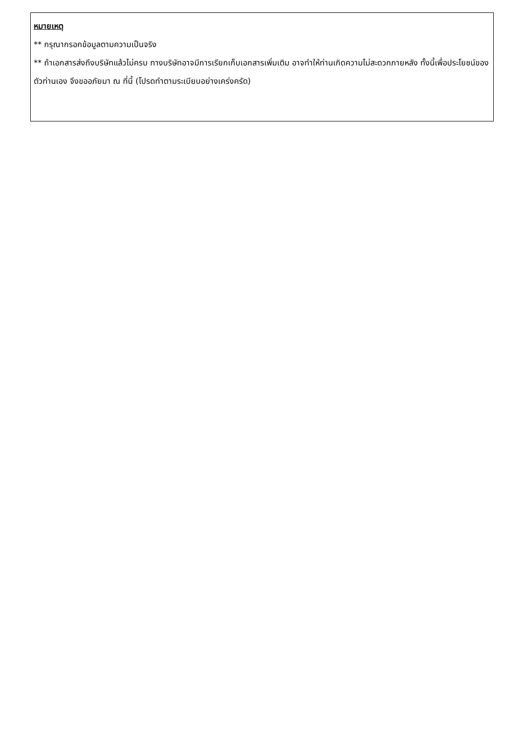หมายเหตุ
** กรุณากรอกข้อมูลตามความเป็นจริง
** ถ้าเอกสารส่งถึงบริษัทแล้วไม่ครบ ทางบริษัทอาจมีการเรียกเก็บเอกสารเพิ่มเติม อาจทำให้ท่านเกิดความไม่สะดวกภายหลัง ทั้งนี้เพื่อประโยชน์ของตัวท่านเอง จึงขออภัยมา ณ ที่นี้ (โปรดทำตามระเบียบอย่างเคร่งครัด)